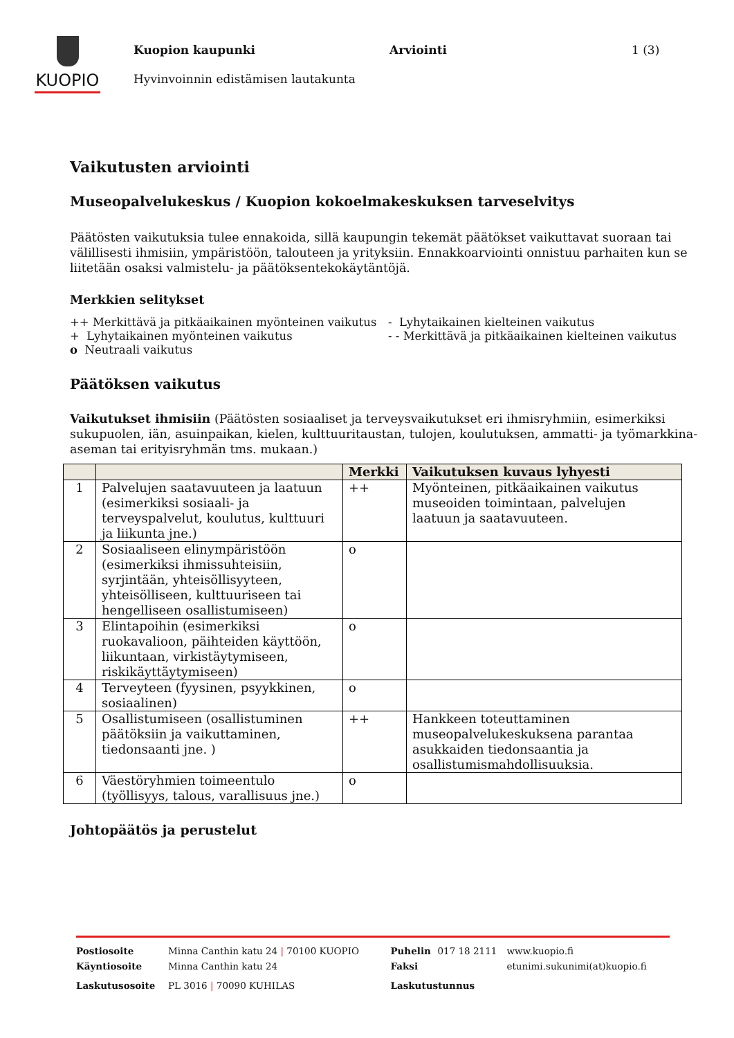KUOPIO
Kuopion kaupunki Arviointi 1 (3)
Hyvinvoinnin edistämisen lautakunta
Vaikutusten arviointi
Museopalvelukeskus / Kuopion kokoelmakeskuksen tarveselvitys
Päätösten vaikutuksia tulee ennakoida, sillä kaupungin tekemät päätökset vaikuttavat suoraan tai välillisesti ihmisiin, ympäristöön, talouteen ja yrityksiin. Ennakkoarviointi onnistuu parhaiten kun se liitetään osaksi valmistelu- ja päätöksentekokäytäntöjä.
Merkkien selitykset
++ Merkittävä ja pitkäaikainen myönteinen vaikutus
+ Lyhytaikainen myönteinen vaikutus
o Neutraali vaikutus
- Lyhytaikainen kielteinen vaikutus
- - Merkittävä ja pitkäaikainen kielteinen vaikutus
Päätöksen vaikutus
Vaikutukset ihmisiin (Päätösten sosiaaliset ja terveysvaikutukset eri ihmisryhmiin, esimerkiksi sukupuolen, iän, asuinpaikan, kielen, kulttuuritaustan, tulojen, koulutuksen, ammatti- ja työmarkkina-aseman tai erityisryhmän tms. mukaan.)
| | | Merkki | Vaikutuksen kuvaus lyhyesti |
| --- | --- | --- | --- |
| 1 | Palvelujen saatavuuteen ja laatuun (esimerkiksi sosiaali- ja terveyspalvelut, koulutus, kulttuuri ja liikunta jne.) | ++ | Myönteinen, pitkäaikainen vaikutus museoiden toimintaan, palvelujen laatuun ja saatavuuteen. |
| 2 | Sosiaaliseen elinympäristöön (esimerkiksi ihmissuhteisiin, syrjintään, yhteisöllisyyteen, yhteisölliseen, kulttuuriseen tai hengelliseen osallistumiseen) | o | |
| 3 | Elintapoihin (esimerkiksi ruokavalioon, päihteiden käyttöön, liikuntaan, virkistäytymiseen, riskikäyttäytymiseen) | o | |
| 4 | Terveyteen (fyysinen, psyykkinen, sosiaalinen) | o | |
| 5 | Osallistumiseen (osallistuminen päätöksiin ja vaikuttaminen, tiedonsaanti jne. ) | ++ | Hankkeen toteuttaminen museopalvelukeskuksena parantaa asukkaiden tiedonsaantia ja osallistumismahdollisuuksia. |
| 6 | Väestöryhmien toimeentulo (työllisyys, talous, varallisuus jne.) | o | |
Johtopäätös ja perustelut
| Postiosoite | Minna Canthin katu 24 / 70100 KUOPIO | Puhelin | 017 18 2111 | www.kuopio.fi |
| Käyntiosoite | Minna Canthin katu 24 | Faksi | | etunimi.sukunimi(at)kuopio.fi |
| Laskutusosoite | PL 3016 / 70090 KUHILAS | Laskutustunnus | | |